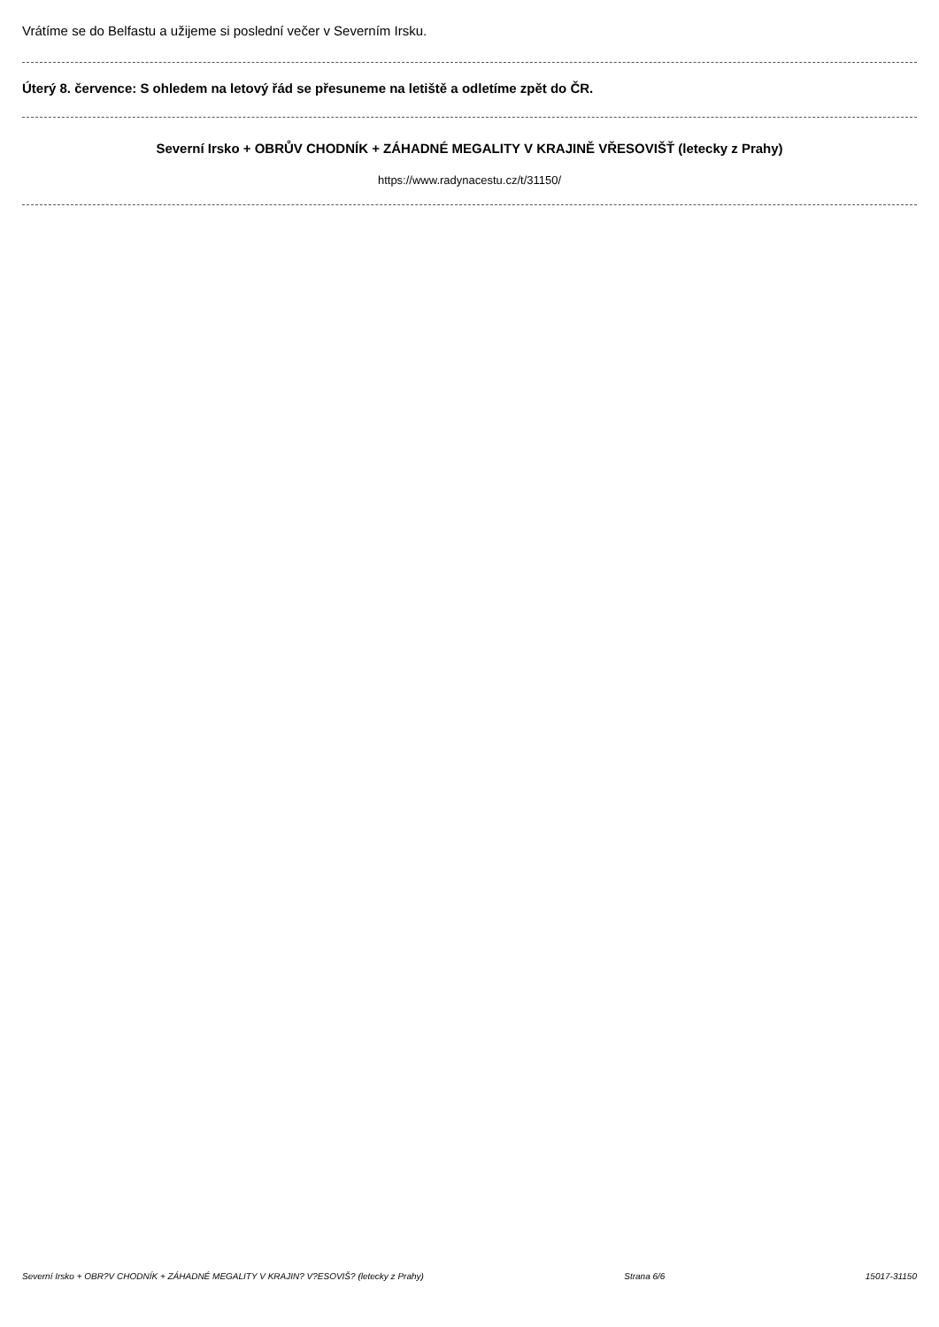Vrátíme se do Belfastu a užijeme si poslední večer v Severním Irsku.
Úterý 8. července: S ohledem na letový řád se přesuneme na letiště a odletíme zpět do ČR.
Severní Irsko + OBRŮV CHODNÍK + ZÁHADNÉ MEGALITY V KRAJINĚ VŘESOVIŠŤ (letecky z Prahy)
https://www.radynacestu.cz/t/31150/
Severní Irsko + OBR?V CHODNÍK + ZÁHADNÉ MEGALITY V KRAJIN? V?ESOVIŠ? (letecky z Prahy) Strana 6/6 15017-31150